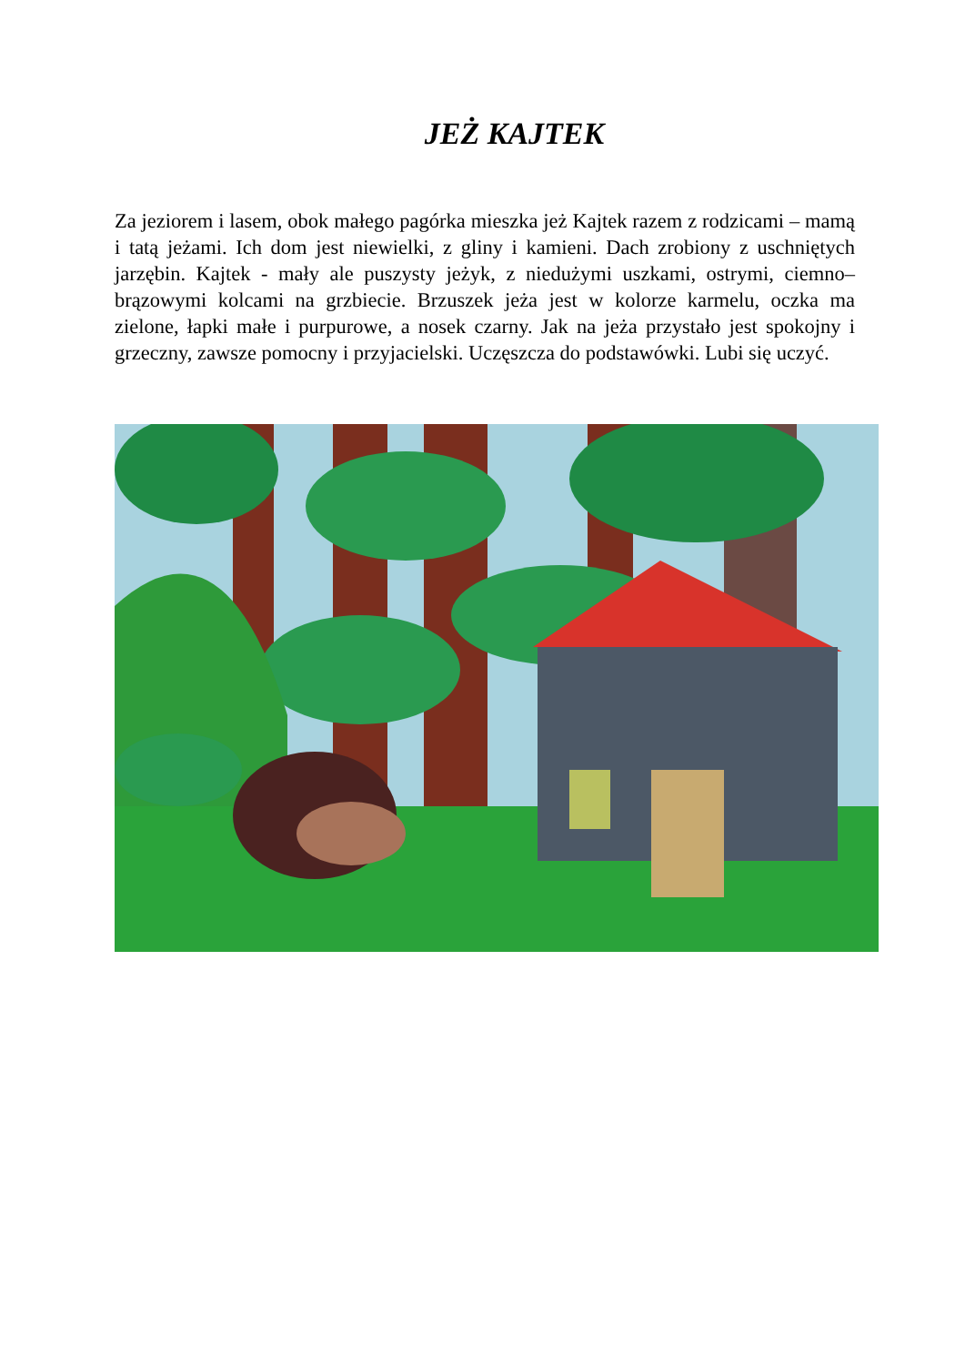JEŻ KAJTEK
Za jeziorem i lasem, obok małego pagórka mieszka jeż Kajtek razem z rodzicami – mamą i tatą jeżami. Ich dom jest niewielki, z gliny i kamieni. Dach zrobiony z uschniętych jarzębin. Kajtek - mały ale puszysty jeżyk, z niedużymi uszkami, ostrymi, ciemno–brązowymi kolcami na grzbiecie. Brzuszek jeża jest w kolorze karmelu, oczka ma zielone, łapki małe i purpurowe, a nosek czarny. Jak na jeża przystało jest spokojny i grzeczny, zawsze pomocny i przyjacielski. Uczęszcza do podstawówki. Lubi się uczyć.